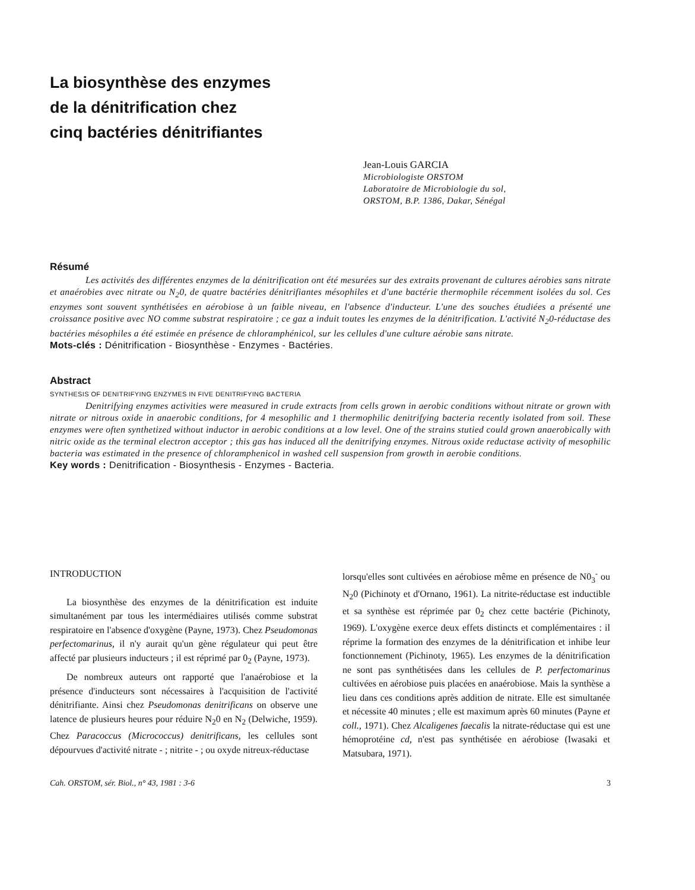La biosynthèse des enzymes
de la dénitrification chez
cinq bactéries dénitrifiantes
Jean-Louis GARCIA
Microbiologiste ORSTOM
Laboratoire de Microbiologie du sol,
ORSTOM, B.P. 1386, Dakar, Sénégal
Résumé
Les activités des différentes enzymes de la dénitrification ont été mesurées sur des extraits provenant de cultures aérobies sans nitrate et anaérobies avec nitrate ou N<sub>2</sub>0, de quatre bactéries dénitrifiantes mésophiles et d'une bactérie thermophile récemment isolées du sol. Ces enzymes sont souvent synthétisées en aérobiose à un faible niveau, en l'absence d'inducteur. L'une des souches étudiées a présenté une croissance positive avec NO comme substrat respiratoire ; ce gaz a induit toutes les enzymes de la dénitrification. L'activité N<sub>2</sub>0-réductase des bactéries mésophiles a été estimée en présence de chloramphénicol, sur les cellules d'une culture aérobie sans nitrate.
Mots-clés : Dénitrification - Biosynthèse - Enzymes - Bactéries.
Abstract
SYNTHESIS OF DENITRIFYING ENZYMES IN FIVE DENITRIFYING BACTERIA
Denitrifying enzymes activities were measured in crude extracts from cells grown in aerobic conditions without nitrate or grown with nitrate or nitrous oxide in anaerobic conditions, for 4 mesophilic and 1 thermophilic denitrifying bacteria recently isolated from soil. These enzymes were often synthetized without inductor in aerobic conditions at a low level. One of the strains stutied could grown anaerobically with nitric oxide as the terminal electron acceptor ; this gas has induced all the denitrifying enzymes. Nitrous oxide reductase activity of mesophilic bacteria was estimated in the presence of chloramphenicol in washed cell suspension from growth in aerobie conditions.
Key words : Denitrification - Biosynthesis - Enzymes - Bacteria.
INTRODUCTION
La biosynthèse des enzymes de la dénitrification est induite simultanément par tous les intermédiaires utilisés comme substrat respiratoire en l'absence d'oxygène (Payne, 1973). Chez Pseudomonas perfectomarinus, il n'y aurait qu'un gène régulateur qui peut être affecté par plusieurs inducteurs ; il est réprimé par 0<sub>2</sub> (Payne, 1973).
De nombreux auteurs ont rapporté que l'anaérobiose et la présence d'inducteurs sont nécessaires à l'acquisition de l'activité dénitrifiante. Ainsi chez Pseudomonas denitrificans on observe une latence de plusieurs heures pour réduire N<sub>2</sub>0 en N<sub>2</sub> (Delwiche, 1959). Chez Paracoccus (Micrococcus) denitrificans, les cellules sont dépourvues d'activité nitrate - ; nitrite - ; ou oxyde nitreux-réductase
lorsqu'elles sont cultivées en aérobiose même en présence de N0<sub>3</sub><sup>-</sup> ou N<sub>2</sub>0 (Pichinoty et d'Ornano, 1961). La nitrite-réductase est inductible et sa synthèse est réprimée par 0<sub>2</sub> chez cette bactérie (Pichinoty, 1969). L'oxygène exerce deux effets distincts et complémentaires : il réprime la formation des enzymes de la dénitrification et inhibe leur fonctionnement (Pichinoty, 1965). Les enzymes de la dénitrification ne sont pas synthétisées dans les cellules de P. perfectomarinus cultivées en aérobiose puis placées en anaérobiose. Mais la synthèse a lieu dans ces conditions après addition de nitrate. Elle est simultanée et nécessite 40 minutes ; elle est maximum après 60 minutes (Payne et coll., 1971). Chez Alcaligenes faecalis la nitrate-réductase qui est une hémoprotéine cd, n'est pas synthétisée en aérobiose (Iwasaki et Matsubara, 1971).
Cah. ORSTOM, sér. Biol., n° 43, 1981 : 3-6 3